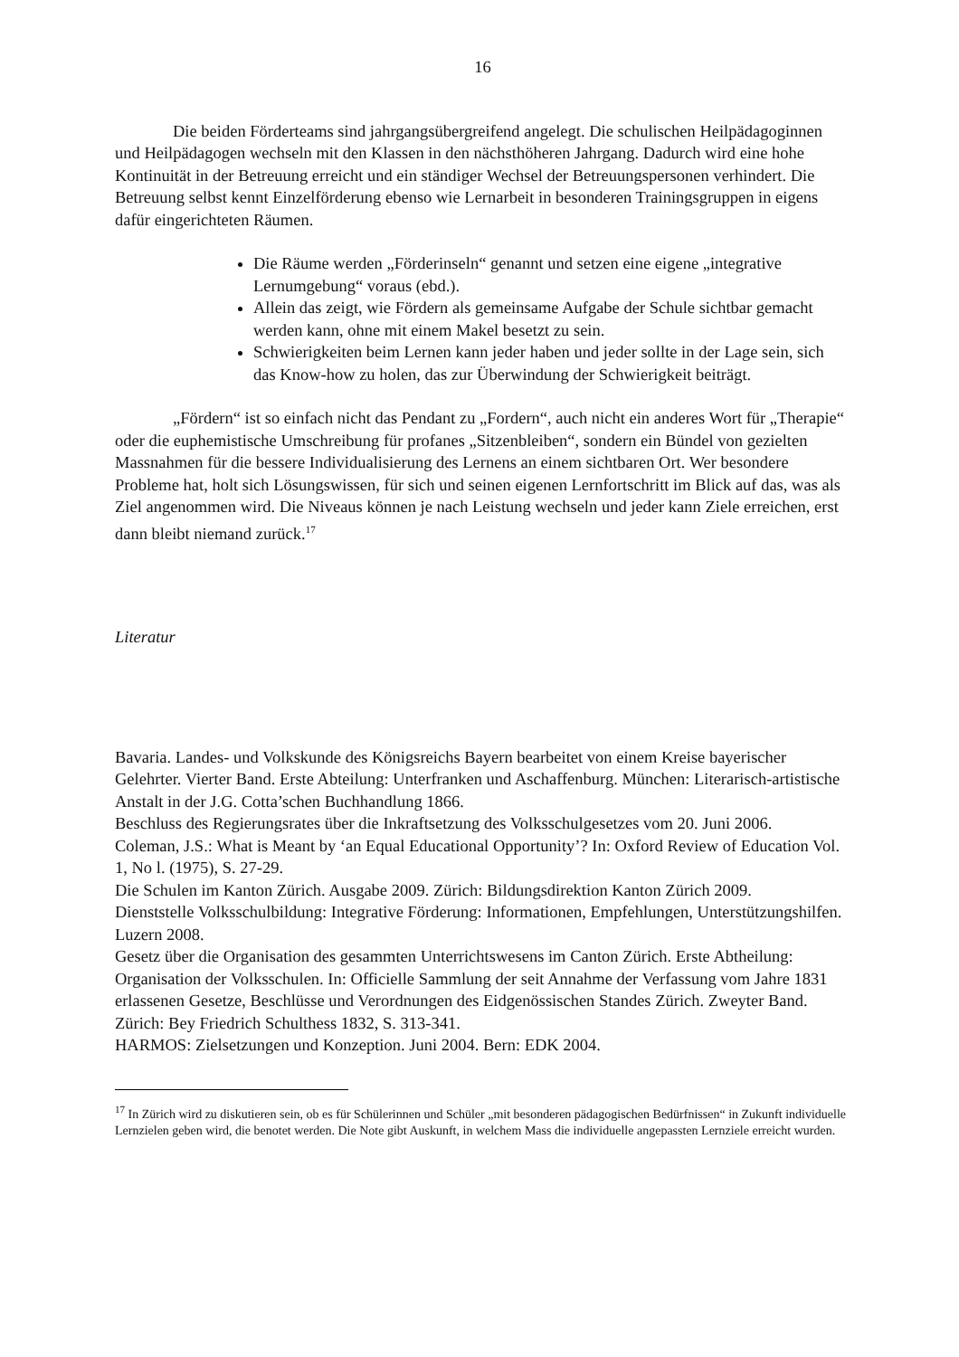16
Die beiden Förderteams sind jahrgangsübergreifend angelegt. Die schulischen Heilpädagoginnen und Heilpädagogen wechseln mit den Klassen in den nächsthöheren Jahrgang. Dadurch wird eine hohe Kontinuität in der Betreuung erreicht und ein ständiger Wechsel der Betreuungspersonen verhindert. Die Betreuung selbst kennt Einzelförderung ebenso wie Lernarbeit in besonderen Trainingsgruppen in eigens dafür eingerichteten Räumen.
Die Räume werden „Förderinseln“ genannt und setzen eine eigene „integrative Lernumgebung“ voraus (ebd.).
Allein das zeigt, wie Fördern als gemeinsame Aufgabe der Schule sichtbar gemacht werden kann, ohne mit einem Makel besetzt zu sein.
Schwierigkeiten beim Lernen kann jeder haben und jeder sollte in der Lage sein, sich das Know-how zu holen, das zur Überwindung der Schwierigkeit beiträgt.
„Fördern“ ist so einfach nicht das Pendant zu „Fordern“, auch nicht ein anderes Wort für „Therapie“ oder die euphemistische Umschreibung für profanes „Sitzenbleiben“, sondern ein Bündel von gezielten Massnahmen für die bessere Individualisierung des Lernens an einem sichtbaren Ort. Wer besondere Probleme hat, holt sich Lösungswissen, für sich und seinen eigenen Lernfortschritt im Blick auf das, was als Ziel angenommen wird. Die Niveaus können je nach Leistung wechseln und jeder kann Ziele erreichen, erst dann bleibt niemand zurück.<sup>17</sup>
Literatur
Bavaria. Landes- und Volkskunde des Königsreichs Bayern bearbeitet von einem Kreise bayerischer Gelehrter. Vierter Band. Erste Abteilung: Unterfranken und Aschaffenburg. München: Literarisch-artistische Anstalt in der J.G. Cotta’schen Buchhandlung 1866.
Beschluss des Regierungsrates über die Inkraftsetzung des Volksschulgesetzes vom 20. Juni 2006.
Coleman, J.S.: What is Meant by ‘an Equal Educational Opportunity’? In: Oxford Review of Education Vol. 1, No l. (1975), S. 27-29.
Die Schulen im Kanton Zürich. Ausgabe 2009. Zürich: Bildungsdirektion Kanton Zürich 2009.
Dienststelle Volksschulbildung: Integrative Förderung: Informationen, Empfehlungen, Unterstützungshilfen. Luzern 2008.
Gesetz über die Organisation des gesammten Unterrichtswesens im Canton Zürich. Erste Abtheilung: Organisation der Volksschulen. In: Officielle Sammlung der seit Annahme der Verfassung vom Jahre 1831 erlassenen Gesetze, Beschlüsse und Verordnungen des Eidgenössischen Standes Zürich. Zweyter Band. Zürich: Bey Friedrich Schulthess 1832, S. 313-341.
HARMOS: Zielsetzungen und Konzeption. Juni 2004. Bern: EDK 2004.
<sup>17</sup> In Zürich wird zu diskutieren sein, ob es für Schülerinnen und Schüler „mit besonderen pädagogischen Bedürfnissen“ in Zukunft individuelle Lernzielen geben wird, die benotet werden. Die Note gibt Auskunft, in welchem Mass die individuelle angepassten Lernziele erreicht wurden.